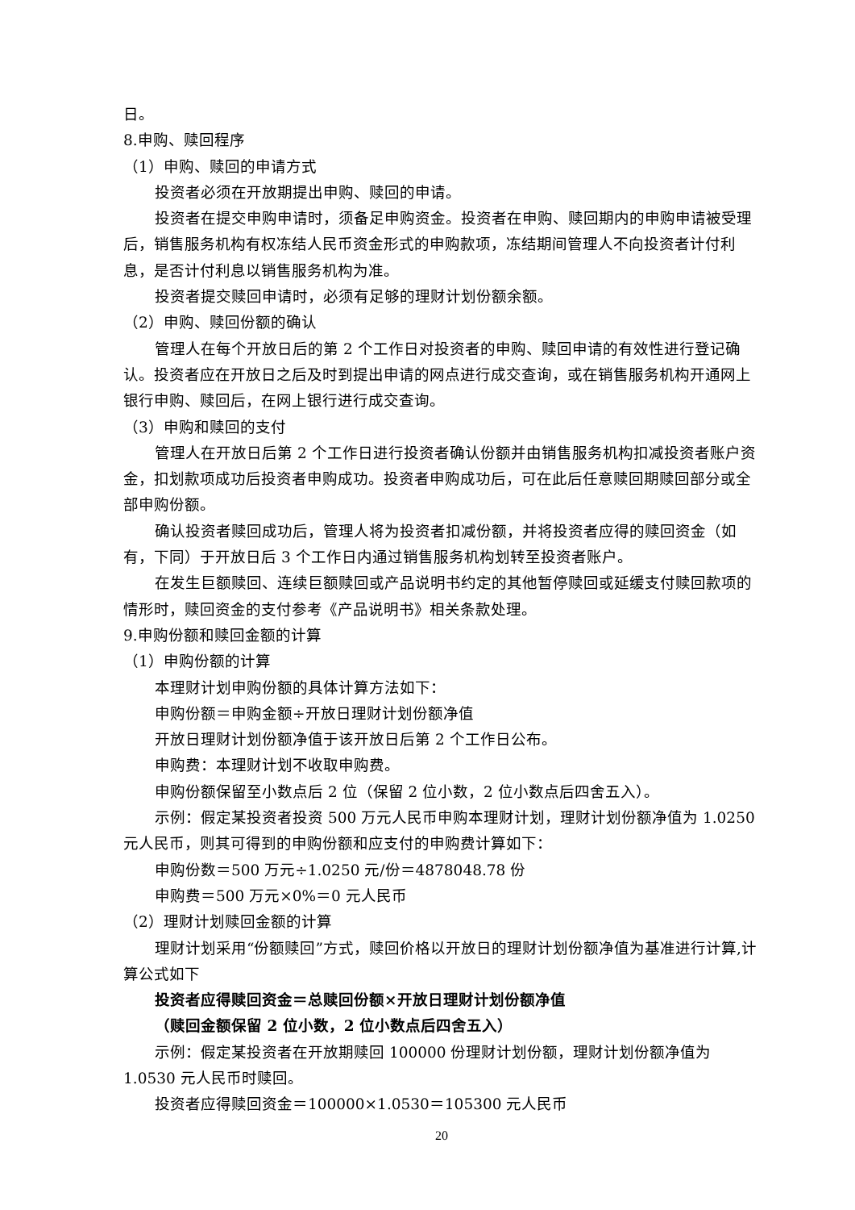日。
8.申购、赎回程序
（1）申购、赎回的申请方式
投资者必须在开放期提出申购、赎回的申请。
投资者在提交申购申请时，须备足申购资金。投资者在申购、赎回期内的申购申请被受理后，销售服务机构有权冻结人民币资金形式的申购款项，冻结期间管理人不向投资者计付利息，是否计付利息以销售服务机构为准。
投资者提交赎回申请时，必须有足够的理财计划份额余额。
（2）申购、赎回份额的确认
管理人在每个开放日后的第 2 个工作日对投资者的申购、赎回申请的有效性进行登记确认。投资者应在开放日之后及时到提出申请的网点进行成交查询，或在销售服务机构开通网上银行申购、赎回后，在网上银行进行成交查询。
（3）申购和赎回的支付
管理人在开放日后第 2 个工作日进行投资者确认份额并由销售服务机构扣减投资者账户资金，扣划款项成功后投资者申购成功。投资者申购成功后，可在此后任意赎回期赎回部分或全部申购份额。
确认投资者赎回成功后，管理人将为投资者扣减份额，并将投资者应得的赎回资金（如有，下同）于开放日后 3 个工作日内通过销售服务机构划转至投资者账户。
在发生巨额赎回、连续巨额赎回或产品说明书约定的其他暂停赎回或延缓支付赎回款项的情形时，赎回资金的支付参考《产品说明书》相关条款处理。
9.申购份额和赎回金额的计算
（1）申购份额的计算
本理财计划申购份额的具体计算方法如下：
申购份额＝申购金额÷开放日理财计划份额净值
开放日理财计划份额净值于该开放日后第 2 个工作日公布。
申购费：本理财计划不收取申购费。
申购份额保留至小数点后 2 位（保留 2 位小数，2 位小数点后四舍五入）。
示例：假定某投资者投资 500 万元人民币申购本理财计划，理财计划份额净值为 1.0250 元人民币，则其可得到的申购份额和应支付的申购费计算如下：
申购份数＝500 万元÷1.0250 元/份＝4878048.78 份
申购费＝500 万元×0%＝0 元人民币
（2）理财计划赎回金额的计算
理财计划采用“份额赎回”方式，赎回价格以开放日的理财计划份额净值为基准进行计算,计算公式如下
投资者应得赎回资金＝总赎回份额×开放日理财计划份额净值
（赎回金额保留 2 位小数，2 位小数点后四舍五入）
示例：假定某投资者在开放期赎回 100000 份理财计划份额，理财计划份额净值为 1.0530 元人民币时赎回。
投资者应得赎回资金＝100000×1.0530＝105300 元人民币
20